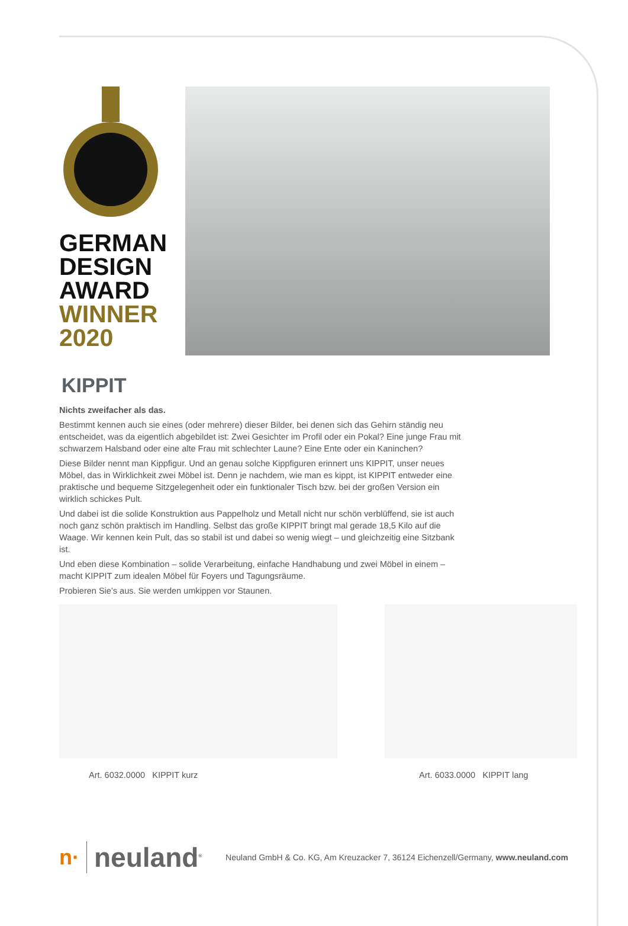GERMAN
DESIGN
AWARD
WINNER
2020
KIPPIT
Nichts zweifacher als das.
Bestimmt kennen auch sie eines (oder mehrere) dieser Bilder, bei denen sich das Gehirn ständig neu entscheidet, was da eigentlich abgebildet ist: Zwei Gesichter im Profil oder ein Pokal? Eine junge Frau mit schwarzem Halsband oder eine alte Frau mit schlechter Laune? Eine Ente oder ein Kaninchen?
Diese Bilder nennt man Kippfigur. Und an genau solche Kippfiguren erinnert uns KIPPIT, unser neues Möbel, das in Wirklichkeit zwei Möbel ist. Denn je nachdem, wie man es kippt, ist KIPPIT entweder eine praktische und bequeme Sitzgelegenheit oder ein funktionaler Tisch bzw. bei der großen Version ein wirklich schickes Pult.
Und dabei ist die solide Konstruktion aus Pappelholz und Metall nicht nur schön verblüffend, sie ist auch noch ganz schön praktisch im Handling. Selbst das große KIPPIT bringt mal gerade 18,5 Kilo auf die Waage. Wir kennen kein Pult, das so stabil ist und dabei so wenig wiegt – und gleichzeitig eine Sitzbank ist.
Und eben diese Kombination – solide Verarbeitung, einfache Handhabung und zwei Möbel in einem – macht KIPPIT zum idealen Möbel für Foyers und Tagungsräume.
Probieren Sie’s aus. Sie werden umkippen vor Staunen.
Art. 6032.0000 KIPPIT kurz Art. 6033.0000 KIPPIT lang
n· neuland<sup>®</sup> Neuland GmbH & Co. KG, Am Kreuzacker 7, 36124 Eichenzell/Germany, www.neuland.com